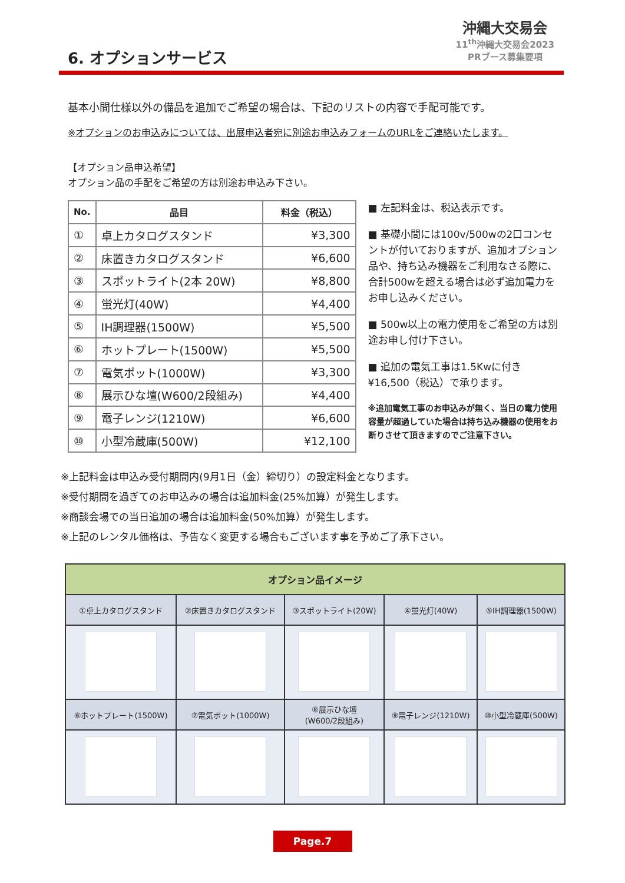沖縄大交易会
11<sup>th</sup>沖縄大交易会2023
PRブース募集要項
6. オプションサービス
基本小間仕様以外の備品を追加でご希望の場合は、下記のリストの内容で手配可能です。
※オプションのお申込みについては、出展申込者宛に別途お申込みフォームのURLをご連絡いたします。
【オプション品申込希望】
オプション品の手配をご希望の方は別途お申込み下さい。
| No. | 品目 | 料金（税込） |
| --- | --- | --- |
| ① | 卓上カタログスタンド | ¥3,300 |
| ② | 床置きカタログスタンド | ¥6,600 |
| ③ | スポットライト(2本 20W) | ¥8,800 |
| ④ | 蛍光灯(40W) | ¥4,400 |
| ⑤ | IH調理器(1500W) | ¥5,500 |
| ⑥ | ホットプレート(1500W) | ¥5,500 |
| ⑦ | 電気ポット(1000W) | ¥3,300 |
| ⑧ | 展示ひな壇(W600/2段組み) | ¥4,400 |
| ⑨ | 電子レンジ(1210W) | ¥6,600 |
| ⑩ | 小型冷蔵庫(500W) | ¥12,100 |
■ 左記料金は、税込表示です。
■ 基礎小間には100v/500wの2口コンセントが付いておりますが、追加オプション品や、持ち込み機器をご利用なさる際に、合計500wを超える場合は必ず追加電力をお申し込みください。
■ 500w以上の電力使用をご希望の方は別途お申し付け下さい。
■ 追加の電気工事は1.5Kwに付き¥16,500（税込）で承ります。
※追加電気工事のお申込みが無く、当日の電力使用容量が超過していた場合は持ち込み機器の使用をお断りさせて頂きますのでご注意下さい。
※上記料金は申込み受付期間内(9月1日（金）締切り）の設定料金となります。
※受付期間を過ぎてのお申込みの場合は追加料金(25%加算）が発生します。
※商談会場での当日追加の場合は追加料金(50%加算）が発生します。
※上記のレンタル価格は、予告なく変更する場合もございます事を予めご了承下さい。
| オプション品イメージ | | | | |
| --- | --- | --- | --- | --- |
| ①卓上カタログスタンド | ②床置きカタログスタンド | ③スポットライト(20W) | ④蛍光灯(40W) | ⑤IH調理器(1500W) |
| ⑥ホットプレート(1500W) | ⑦電気ポット(1000W) | ⑧展示ひな壇 (W600/2段組み) | ⑨電子レンジ(1210W) | ⑩小型冷蔵庫(500W) |
Page.7